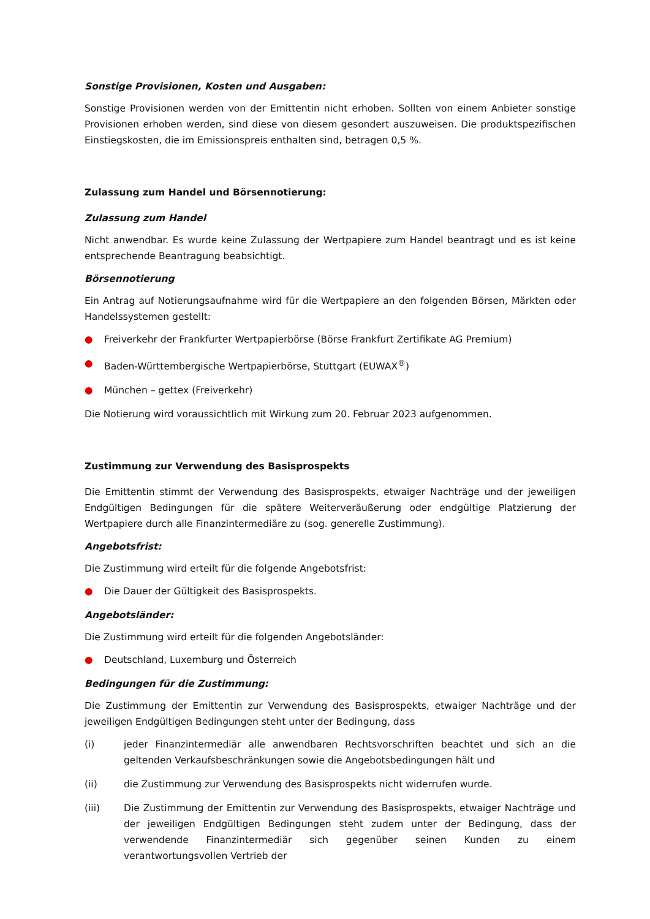Sonstige Provisionen, Kosten und Ausgaben:
Sonstige Provisionen werden von der Emittentin nicht erhoben. Sollten von einem Anbieter sonstige Provisionen erhoben werden, sind diese von diesem gesondert auszuweisen. Die produktspezifischen Einstiegskosten, die im Emissionspreis enthalten sind, betragen 0,5 %.
Zulassung zum Handel und Börsennotierung:
Zulassung zum Handel
Nicht anwendbar. Es wurde keine Zulassung der Wertpapiere zum Handel beantragt und es ist keine entsprechende Beantragung beabsichtigt.
Börsennotierung
Ein Antrag auf Notierungsaufnahme wird für die Wertpapiere an den folgenden Börsen, Märkten oder Handelssystemen gestellt:
● Freiverkehr der Frankfurter Wertpapierbörse (Börse Frankfurt Zertifikate AG Premium)
● Baden-Württembergische Wertpapierbörse, Stuttgart (EUWAX<sup>®</sup>)
● München – gettex (Freiverkehr)
Die Notierung wird voraussichtlich mit Wirkung zum 20. Februar 2023 aufgenommen.
Zustimmung zur Verwendung des Basisprospekts
Die Emittentin stimmt der Verwendung des Basisprospekts, etwaiger Nachträge und der jeweiligen Endgültigen Bedingungen für die spätere Weiterveräußerung oder endgültige Platzierung der Wertpapiere durch alle Finanzintermediäre zu (sog. generelle Zustimmung).
Angebotsfrist:
Die Zustimmung wird erteilt für die folgende Angebotsfrist:
● Die Dauer der Gültigkeit des Basisprospekts.
Angebotsländer:
Die Zustimmung wird erteilt für die folgenden Angebotsländer:
● Deutschland, Luxemburg und Österreich
Bedingungen für die Zustimmung:
Die Zustimmung der Emittentin zur Verwendung des Basisprospekts, etwaiger Nachträge und der jeweiligen Endgültigen Bedingungen steht unter der Bedingung, dass
(i) jeder Finanzintermediär alle anwendbaren Rechtsvorschriften beachtet und sich an die geltenden Verkaufsbeschränkungen sowie die Angebotsbedingungen hält und
(ii) die Zustimmung zur Verwendung des Basisprospekts nicht widerrufen wurde.
(iii) Die Zustimmung der Emittentin zur Verwendung des Basisprospekts, etwaiger Nachträge und der jeweiligen Endgültigen Bedingungen steht zudem unter der Bedingung, dass der verwendende Finanzintermediär sich gegenüber seinen Kunden zu einem verantwortungsvollen Vertrieb der